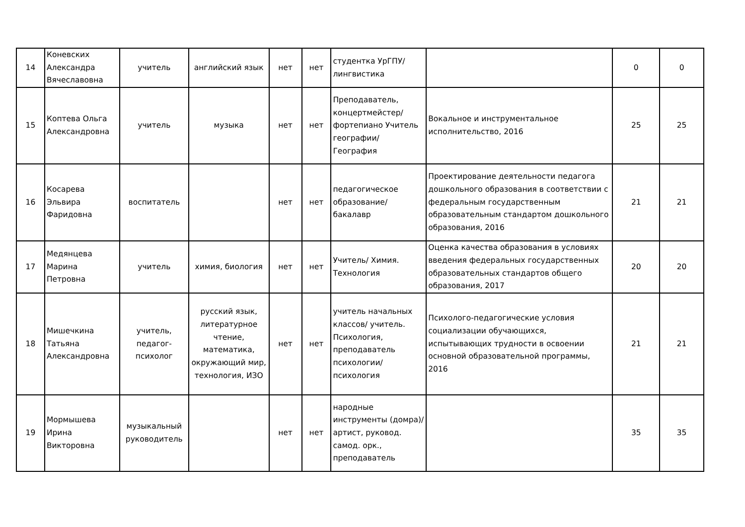| 14 | Коневских Александра Вячеславовна | учитель | английский язык | нет | нет | студентка УрГПУ/лингвистика | | 0 | 0 |
| 15 | Коптева Ольга Александровна | учитель | музыка | нет | нет | Преподаватель, концертмейстер/ фортепиано Учитель географии/ География | Вокальное и инструментальное исполнительство, 2016 | 25 | 25 |
| 16 | Косарева Эльвира Фаридовна | воспитатель | | нет | нет | педагогическое образование/бакалавр | Проектирование деятельности педагога дошкольного образования в соответствии с федеральным государственным образовательным стандартом дошкольного образования, 2016 | 21 | 21 |
| 17 | Медянцева Марина Петровна | учитель | химия, биология | нет | нет | Учитель/ Химия. Технология | Оценка качества образования в условиях введения федеральных государственных образовательных стандартов общего образования, 2017 | 20 | 20 |
| 18 | Мишечкина Татьяна Александровна | учитель, педагог-психолог | русский язык, литературное чтение, математика, окружающий мир, технология, ИЗО | нет | нет | учитель начальных классов/ учитель. Психология, преподаватель психологии/ психология | Психолого-педагогические условия социализации обучающихся, испытывающих трудности в освоении основной образовательной программы, 2016 | 21 | 21 |
| 19 | Мормышева Ирина Викторовна | музыкальный руководитель | | нет | нет | народные инструменты (домра)/ артист, руковод. самод. орк., преподаватель | | 35 | 35 |